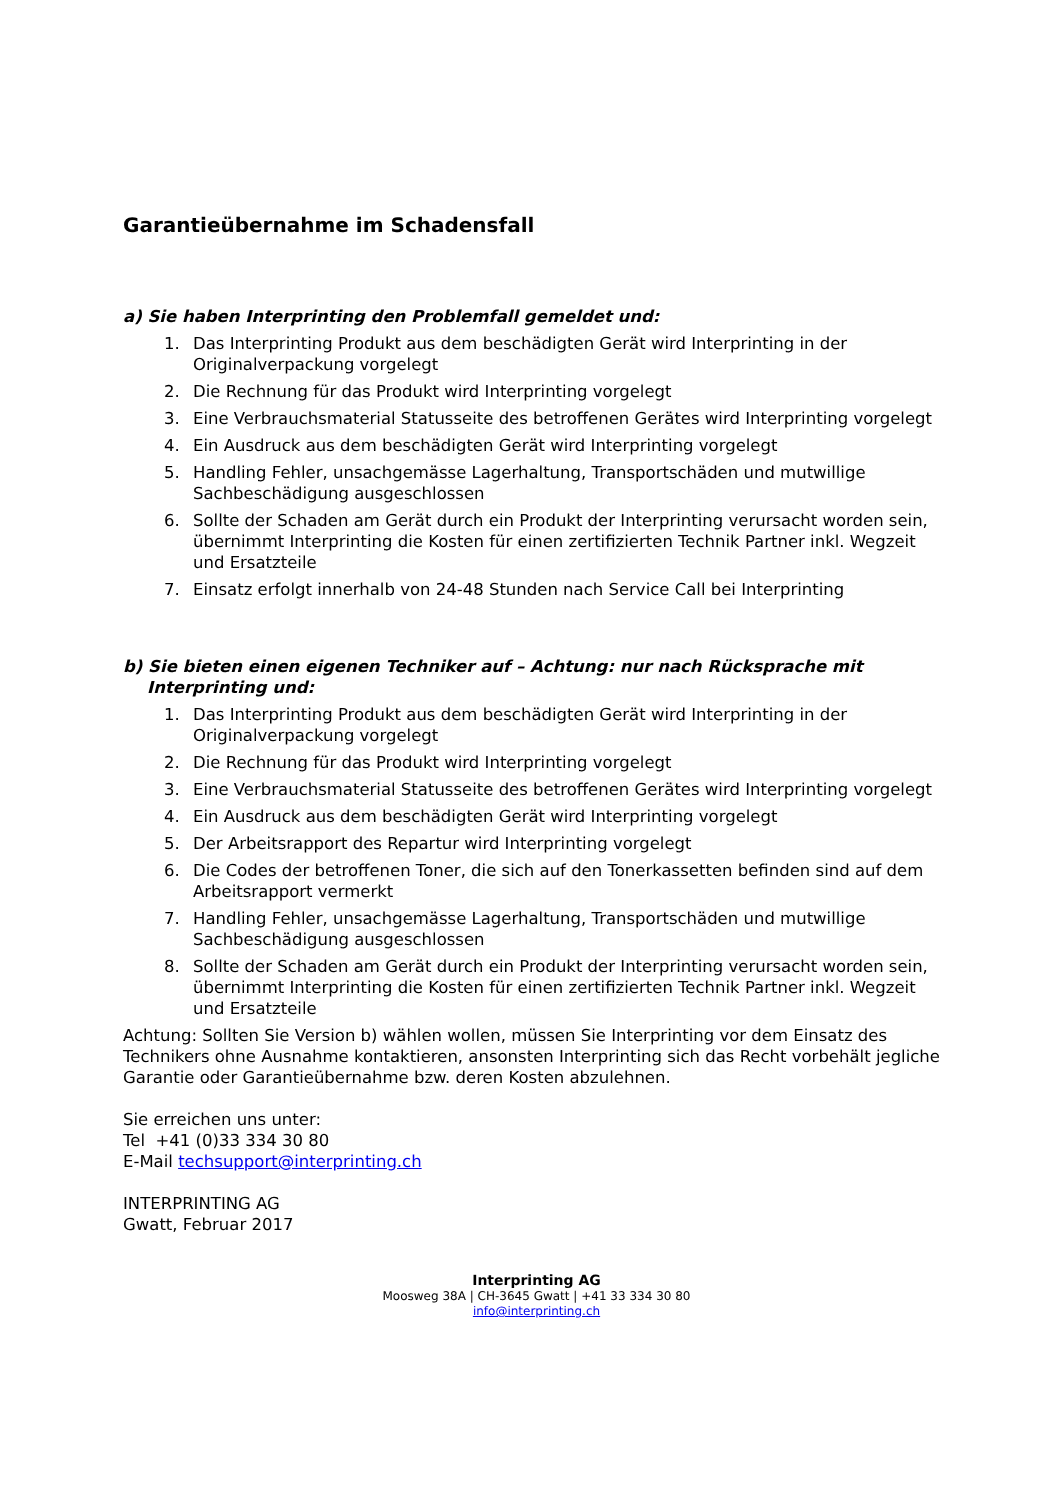Garantieübernahme im Schadensfall
a) Sie haben Interprinting den Problemfall gemeldet und:
1. Das Interprinting Produkt aus dem beschädigten Gerät wird Interprinting in der Originalverpackung vorgelegt
2. Die Rechnung für das Produkt wird Interprinting vorgelegt
3. Eine Verbrauchsmaterial Statusseite des betroffenen Gerätes wird Interprinting vorgelegt
4. Ein Ausdruck aus dem beschädigten Gerät wird Interprinting vorgelegt
5. Handling Fehler, unsachgemässe Lagerhaltung, Transportschäden und mutwillige Sachbeschädigung ausgeschlossen
6. Sollte der Schaden am Gerät durch ein Produkt der Interprinting verursacht worden sein, übernimmt Interprinting die Kosten für einen zertifizierten Technik Partner inkl. Wegzeit und Ersatzteile
7. Einsatz erfolgt innerhalb von 24-48 Stunden nach Service Call bei Interprinting
b) Sie bieten einen eigenen Techniker auf – Achtung: nur nach Rücksprache mit Interprinting und:
1. Das Interprinting Produkt aus dem beschädigten Gerät wird Interprinting in der Originalverpackung vorgelegt
2. Die Rechnung für das Produkt wird Interprinting vorgelegt
3. Eine Verbrauchsmaterial Statusseite des betroffenen Gerätes wird Interprinting vorgelegt
4. Ein Ausdruck aus dem beschädigten Gerät wird Interprinting vorgelegt
5. Der Arbeitsrapport des Repartur wird Interprinting vorgelegt
6. Die Codes der betroffenen Toner, die sich auf den Tonerkassetten befinden sind auf dem Arbeitsrapport vermerkt
7. Handling Fehler, unsachgemässe Lagerhaltung, Transportschäden und mutwillige Sachbeschädigung ausgeschlossen
8. Sollte der Schaden am Gerät durch ein Produkt der Interprinting verursacht worden sein, übernimmt Interprinting die Kosten für einen zertifizierten Technik Partner inkl. Wegzeit und Ersatzteile
Achtung: Sollten Sie Version b) wählen wollen, müssen Sie Interprinting vor dem Einsatz des Technikers ohne Ausnahme kontaktieren, ansonsten Interprinting sich das Recht vorbehält jegliche Garantie oder Garantieübernahme bzw. deren Kosten abzulehnen.
Sie erreichen uns unter:
Tel +41 (0)33 334 30 80
E-Mail techsupport@interprinting.ch
INTERPRINTING AG
Gwatt, Februar 2017
Interprinting AG
Moosweg 38A | CH-3645 Gwatt | +41 33 334 30 80
info@interprinting.ch